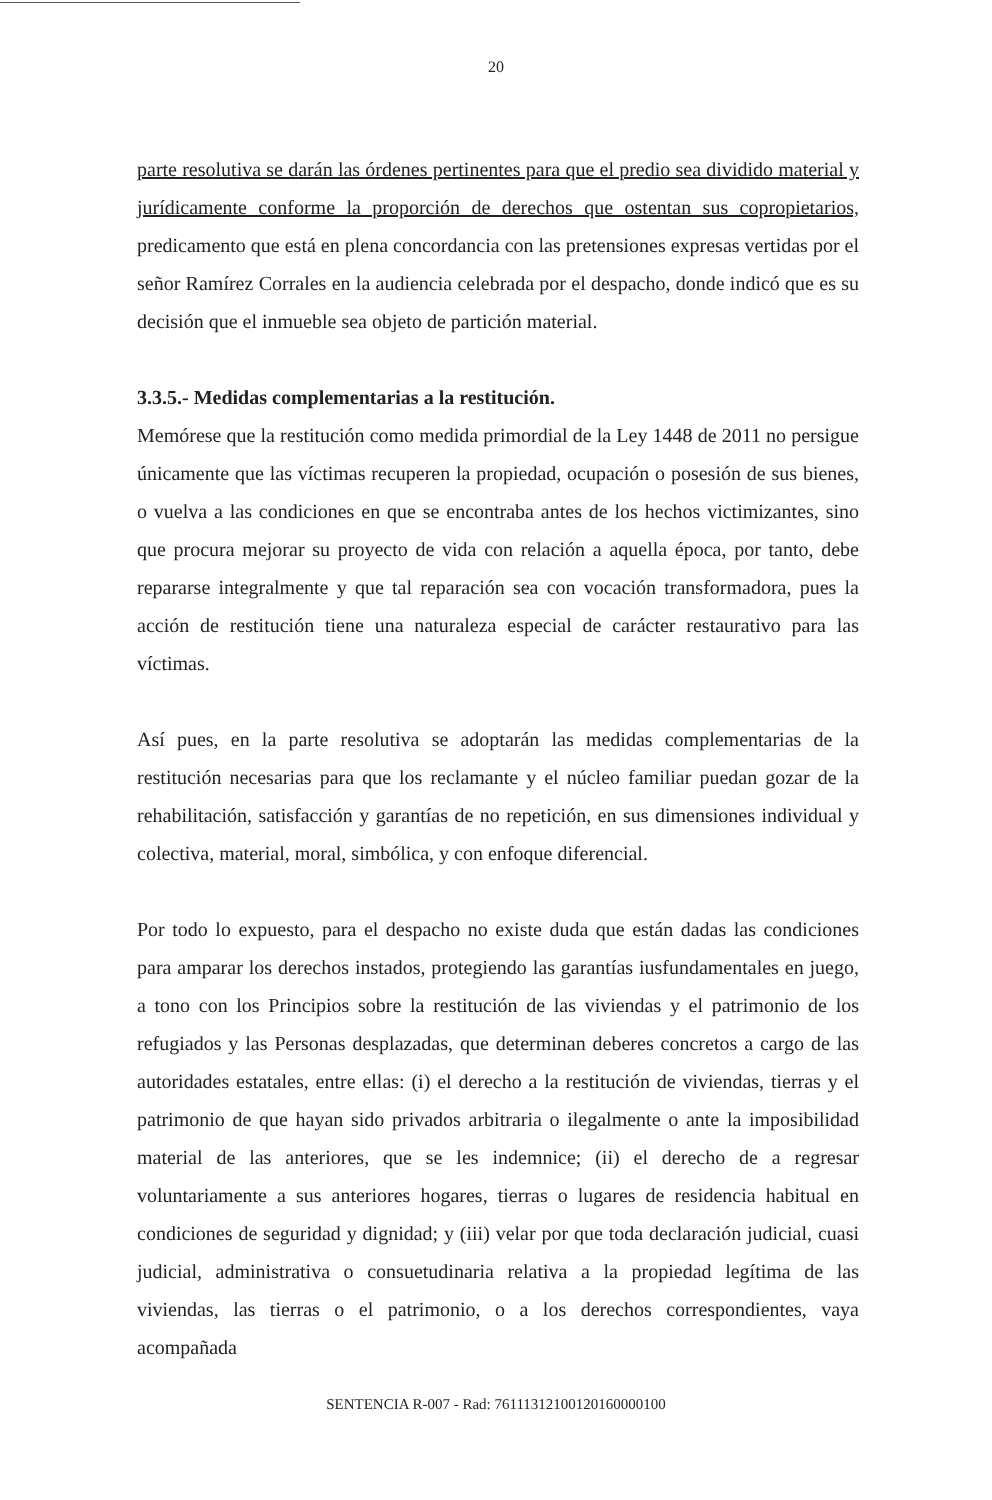20
parte resolutiva se darán las órdenes pertinentes para que el predio sea dividido material y jurídicamente conforme la proporción de derechos que ostentan sus copropietarios, predicamento que está en plena concordancia con las pretensiones expresas vertidas por el señor Ramírez Corrales en la audiencia celebrada por el despacho, donde indicó que es su decisión que el inmueble sea objeto de partición material.
3.3.5.- Medidas complementarias a la restitución.
Memórese que la restitución como medida primordial de la Ley 1448 de 2011 no persigue únicamente que las víctimas recuperen la propiedad, ocupación o posesión de sus bienes, o vuelva a las condiciones en que se encontraba antes de los hechos victimizantes, sino que procura mejorar su proyecto de vida con relación a aquella época, por tanto, debe repararse integralmente y que tal reparación sea con vocación transformadora, pues la acción de restitución tiene una naturaleza especial de carácter restaurativo para las víctimas.
Así pues, en la parte resolutiva se adoptarán las medidas complementarias de la restitución necesarias para que los reclamante y el núcleo familiar puedan gozar de la rehabilitación, satisfacción y garantías de no repetición, en sus dimensiones individual y colectiva, material, moral, simbólica, y con enfoque diferencial.
Por todo lo expuesto, para el despacho no existe duda que están dadas las condiciones para amparar los derechos instados, protegiendo las garantías iusfundamentales en juego, a tono con los Principios sobre la restitución de las viviendas y el patrimonio de los refugiados y las Personas desplazadas, que determinan deberes concretos a cargo de las autoridades estatales, entre ellas: (i) el derecho a la restitución de viviendas, tierras y el patrimonio de que hayan sido privados arbitraria o ilegalmente o ante la imposibilidad material de las anteriores, que se les indemnice; (ii) el derecho de a regresar voluntariamente a sus anteriores hogares, tierras o lugares de residencia habitual en condiciones de seguridad y dignidad; y (iii) velar por que toda declaración judicial, cuasi judicial, administrativa o consuetudinaria relativa a la propiedad legítima de las viviendas, las tierras o el patrimonio, o a los derechos correspondientes, vaya acompañada
SENTENCIA R-007 - Rad: 76111312100120160000100